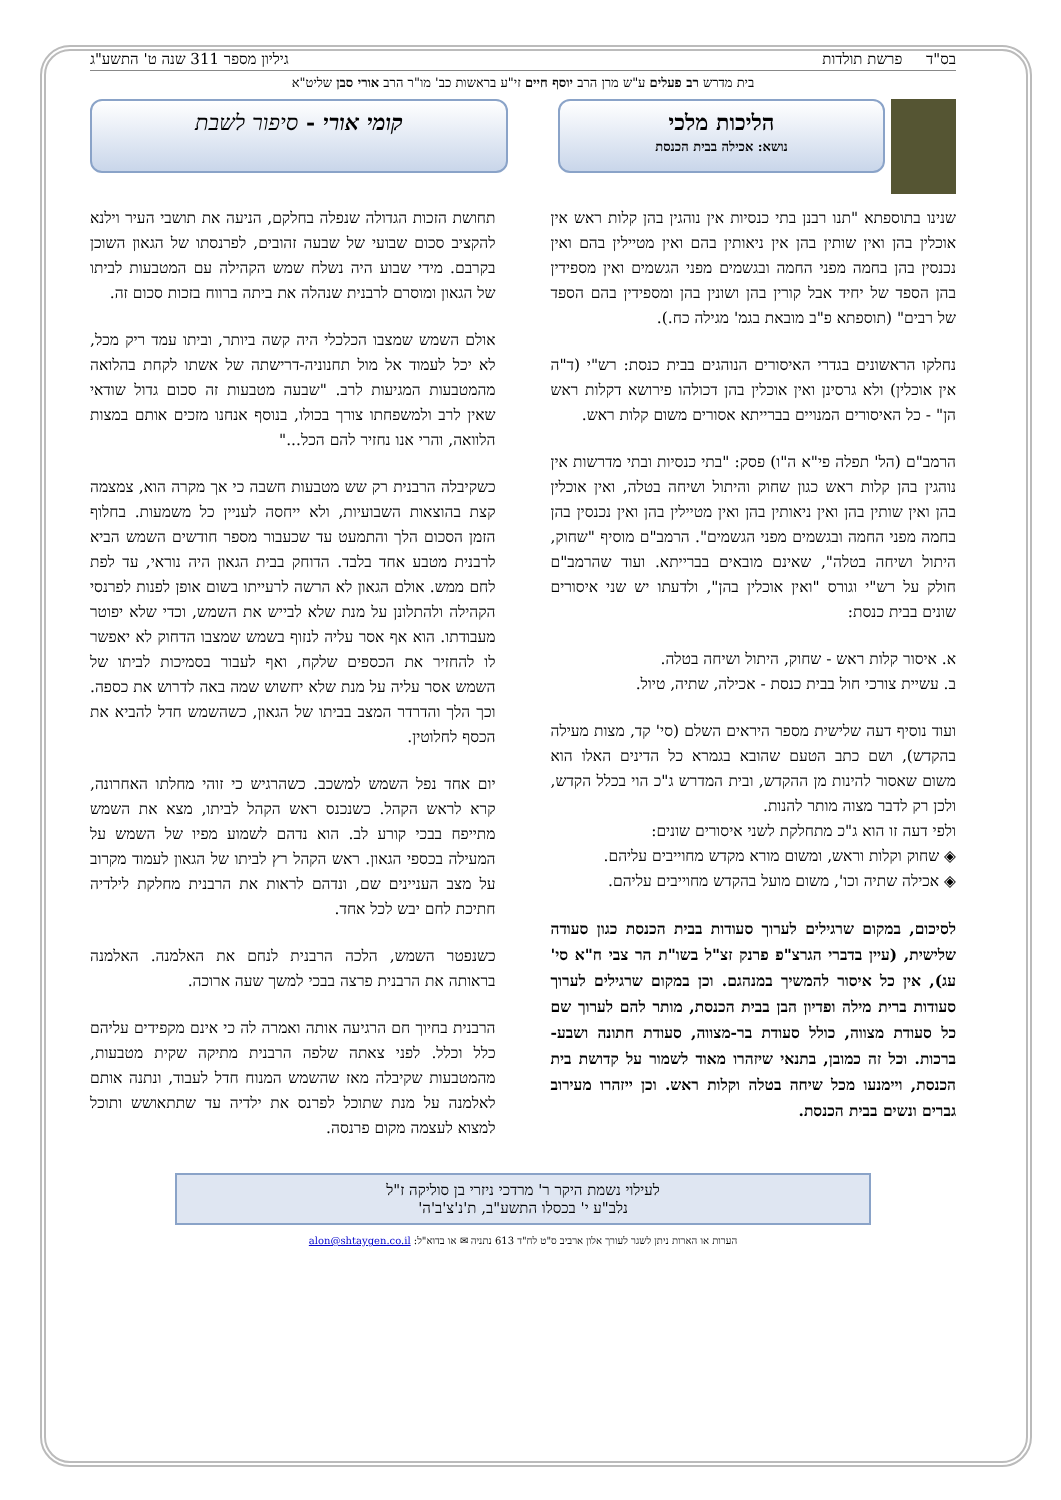בס"ד פרשת תולדות גיליון מספר 311 שנה ט' התשע"ג
בית מדרש רב פעלים ע"ש מרן הרב יוסף חיים זי"ע בראשות כב' מו"ר הרב אורי סבן שליט"א
הליכות מלכי
נושא: אכילה בבית הכנסת
קומי אורי - סיפור לשבת
שנינו בתוספתא "תנו רבנן בתי כנסיות אין נוהגין בהן קלות ראש אין אוכלין בהן ואין שותין בהן אין ניאותין בהם ואין מטיילין בהם ואין נכנסין בהן בחמה מפני החמה ובגשמים מפני הגשמים ואין מספידין בהן הספד של יחיד אבל קורין בהן ושונין בהן ומספידין בהם הספד של רבים" (תוספתא פ"ב מובאת בגמ' מגילה כח.).
נחלקו הראשונים בגדרי האיסורים הנוהגים בבית כנסת: רש"י (ד"ה אין אוכלין) ולא גרסינן ואין אוכלין בהן דכולהו פירושא דקלות ראש הן" - כל האיסורים המנויים בברייתא אסורים משום קלות ראש.
הרמב"ם (הל' תפלה פי"א ה"ו) פסק: "בתי כנסיות ובתי מדרשות אין נוהגין בהן קלות ראש כגון שחוק והיתול ושיחה בטלה, ואין אוכלין בהן ואין שותין בהן ואין ניאותין בהן ואין מטיילין בהן ואין נכנסין בהן בחמה מפני החמה ובגשמים מפני הגשמים". הרמב"ם מוסיף "שחוק, היתול ושיחה בטלה", שאינם מובאים בברייתא. ועוד שהרמב"ם חולק על רש"י וגורס "ואין אוכלין בהן", ולדעתו יש שני איסורים שונים בבית כנסת:
א. איסור קלות ראש - שחוק, היתול ושיחה בטלה.
ב. עשיית צורכי חול בבית כנסת - אכילה, שתיה, טיול.
ועוד נוסיף דעה שלישית מספר היראים השלם (סי' קד, מצות מעילה בהקדש), ושם כתב הטעם שהובא בגמרא כל הדינים האלו הוא משום שאסור להינות מן ההקדש, ובית המדרש ג"כ הוי בכלל הקדש, ולכן רק לדבר מצוה מותר להנות.
ולפי דעה זו הוא ג"כ מתחלקת לשני איסורים שונים:
◈ שחוק וקלות וראש, ומשום מורא מקדש מחוייבים עליהם.
◈ אכילה שתיה וכו', משום מועל בהקדש מחוייבים עליהם.
לסיכום, במקום שרגילים לערוך סעודות בבית הכנסת כגון סעודה שלישית, (עיין בדברי הגרצ"פ פרנק זצ"ל בשו"ת הר צבי ח"א סי' עג), אין כל איסור להמשיך במנהגם. וכן במקום שרגילים לערוך סעודות ברית מילה ופדיון הבן בבית הכנסת, מותר להם לערוך שם כל סעודת מצווה, כולל סעודת בר-מצווה, סעודת חתונה ושבע-ברכות. וכל זה כמובן, בתנאי שיזהרו מאוד לשמור על קדושת בית הכנסת, ויימנעו מכל שיחה בטלה וקלות ראש. וכן ייזהרו מעירוב גברים ונשים בבית הכנסת.
תחושת הזכות הגדולה שנפלה בחלקם, הניעה את תושבי העיר וילנא להקציב סכום שבועי של שבעה זהובים, לפרנסתו של הגאון השוכן בקרבם. מידי שבוע היה נשלח שמש הקהילה עם המטבעות לביתו של הגאון ומוסרם לרבנית שנהלה את ביתה ברווח בזכות סכום זה.
אולם השמש שמצבו הכלכלי היה קשה ביותר, וביתו עמד ריק מכל, לא יכל לעמוד אל מול תחנוניה-דרישתה של אשתו לקחת בהלואה מהמטבעות המגיעות לרב. "שבעה מטבעות זה סכום גדול שודאי שאין לרב ולמשפחתו צורך בכולו, בנוסף אנחנו מזכים אותם במצות הלוואה, והרי אנו נחזיר להם הכל..."
כשקיבלה הרבנית רק שש מטבעות חשבה כי אך מקרה הוא, צמצמה קצת בהוצאות השבועיות, ולא ייחסה לעניין כל משמעות. בחלוף הזמן הסכום הלך והתמעט עד שכעבור מספר חודשים השמש הביא לרבנית מטבע אחד בלבד. הדוחק בבית הגאון היה נוראי, עד לפת לחם ממש. אולם הגאון לא הרשה לרעייתו בשום אופן לפנות לפרנסי הקהילה ולהתלונן על מנת שלא לבייש את השמש, וכדי שלא יפוטר מעבודתו. הוא אף אסר עליה לנזוף בשמש שמצבו הדחוק לא יאפשר לו להחזיר את הכספים שלקח, ואף לעבור בסמיכות לביתו של השמש אסר עליה על מנת שלא יחשוש שמה באה לדרוש את כספה. וכך הלך והדרדר המצב בביתו של הגאון, כשהשמש חדל להביא את הכסף לחלוטין.
יום אחד נפל השמש למשכב. כשהרגיש כי זוהי מחלתו האחרונה, קרא לראש הקהל. כשנכנס ראש הקהל לביתו, מצא את השמש מתייפח בבכי קורע לב. הוא נדהם לשמוע מפיו של השמש על המעילה בכספי הגאון. ראש הקהל רץ לביתו של הגאון לעמוד מקרוב על מצב העניינים שם, ונדהם לראות את הרבנית מחלקת לילדיה חתיכת לחם יבש לכל אחד.
כשנפטר השמש, הלכה הרבנית לנחם את האלמנה. האלמנה בראותה את הרבנית פרצה בבכי למשך שעה ארוכה.
הרבנית בחיוך חם הרגיעה אותה ואמרה לה כי אינם מקפידים עליהם כלל וכלל. לפני צאתה שלפה הרבנית מתיקה שקית מטבעות, מהמטבעות שקיבלה מאז שהשמש המנוח חדל לעבוד, ונתנה אותם לאלמנה על מנת שתוכל לפרנס את ילדיה עד שתתאושש ותוכל למצוא לעצמה מקום פרנסה.
לעילוי נשמת היקר ר' מרדכי ניזרי בן סוליקה ז"ל
נלב"ע י' בכסלו התשע"ב, ת'נ'צ'ב'ה'
הערות או הארות ניתן לשגר לעורך אלון ארביב ס"ט לח"ד 613 נתניה ✉ או בדוא"ל: alon@shtaygen.co.il